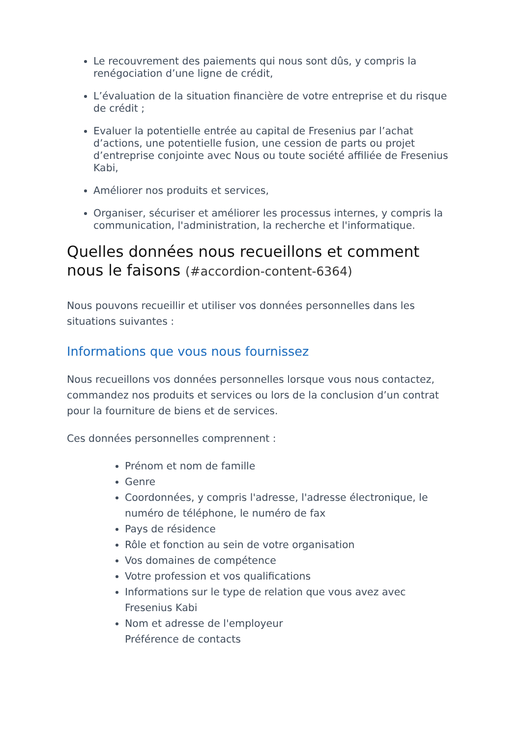Le recouvrement des paiements qui nous sont dûs, y compris la renégociation d’une ligne de crédit,
L’évaluation de la situation financière de votre entreprise et du risque de crédit ;
Evaluer la potentielle entrée au capital de Fresenius par l’achat d’actions, une potentielle fusion, une cession de parts ou projet d’entreprise conjointe avec Nous ou toute société affiliée de Fresenius Kabi,
Améliorer nos produits et services,
Organiser, sécuriser et améliorer les processus internes, y compris la communication, l'administration, la recherche et l'informatique.
Quelles données nous recueillons et comment nous le faisons (#accordion-content-6364)
Nous pouvons recueillir et utiliser vos données personnelles dans les situations suivantes :
Informations que vous nous fournissez
Nous recueillons vos données personnelles lorsque vous nous contactez, commandez nos produits et services ou lors de la conclusion d’un contrat pour la fourniture de biens et de services.
Ces données personnelles comprennent :
Prénom et nom de famille
Genre
Coordonnées, y compris l'adresse, l'adresse électronique, le numéro de téléphone, le numéro de fax
Pays de résidence
Rôle et fonction au sein de votre organisation
Vos domaines de compétence
Votre profession et vos qualifications
Informations sur le type de relation que vous avez avec Fresenius Kabi
Nom et adresse de l'employeur
Préférence de contacts